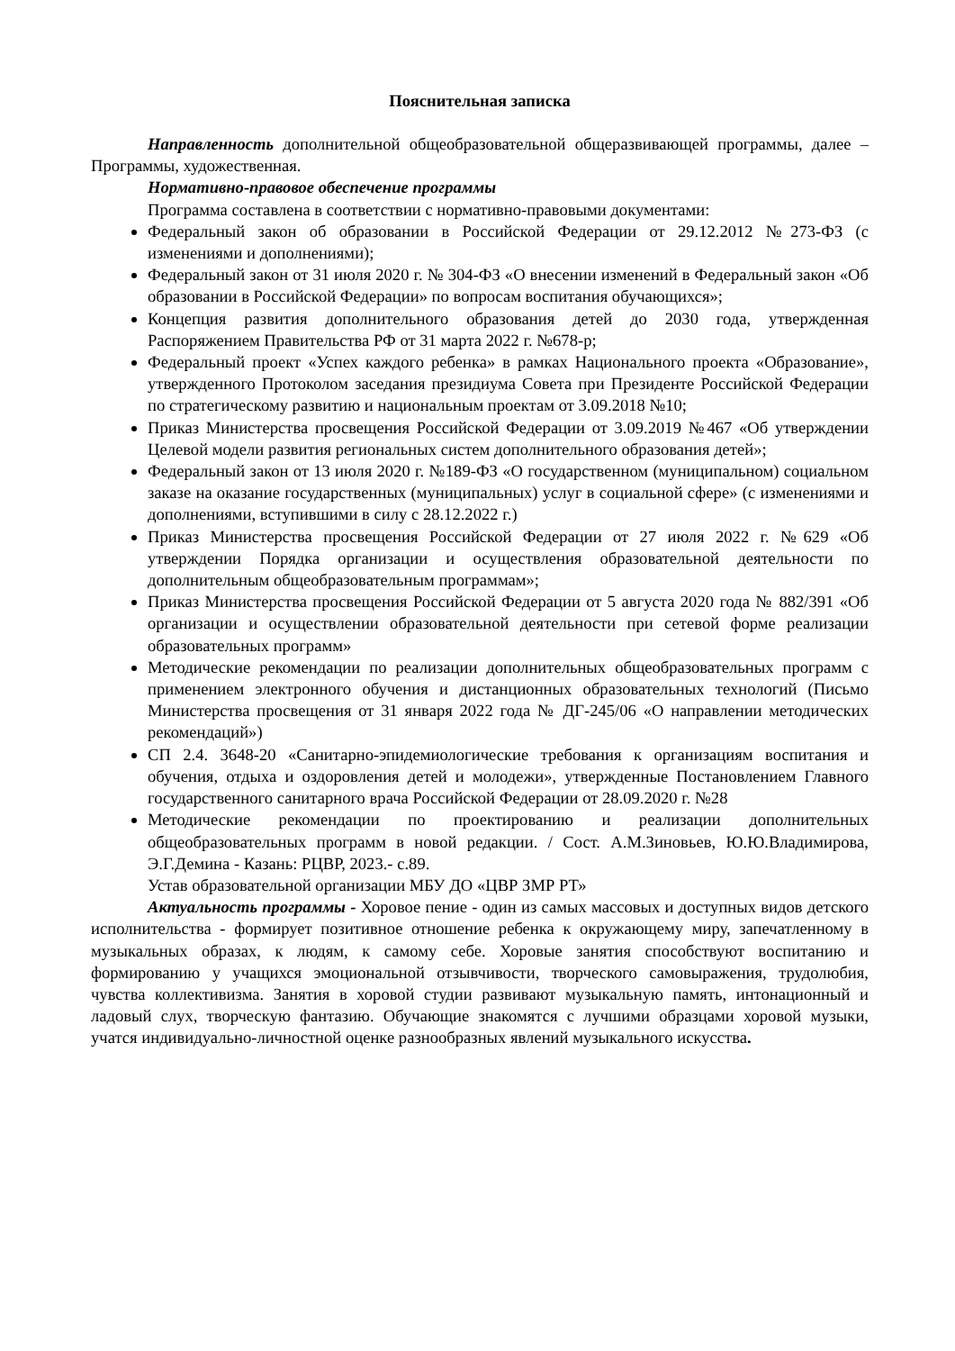Пояснительная записка
Направленность дополнительной общеобразовательной общеразвивающей программы, далее – Программы, художественная.
Нормативно-правовое обеспечение программы
Программа составлена в соответствии с нормативно-правовыми документами:
Федеральный закон об образовании в Российской Федерации от 29.12.2012 №273-ФЗ (с изменениями и дополнениями);
Федеральный закон от 31 июля 2020 г. № 304-ФЗ «О внесении изменений в Федеральный закон «Об образовании в Российской Федерации» по вопросам воспитания обучающихся»;
Концепция развития дополнительного образования детей до 2030 года, утвержденная Распоряжением Правительства РФ от 31 марта 2022 г. №678-р;
Федеральный проект «Успех каждого ребенка» в рамках Национального проекта «Образование», утвержденного Протоколом заседания президиума Совета при Президенте Российской Федерации по стратегическому развитию и национальным проектам от 3.09.2018 №10;
Приказ Министерства просвещения Российской Федерации от 3.09.2019 №467 «Об утверждении Целевой модели развития региональных систем дополнительного образования детей»;
Федеральный закон от 13 июля 2020 г. №189-ФЗ «О государственном (муниципальном) социальном заказе на оказание государственных (муниципальных) услуг в социальной сфере» (с изменениями и дополнениями, вступившими в силу с 28.12.2022 г.)
Приказ Министерства просвещения Российской Федерации от 27 июля 2022 г. №629 «Об утверждении Порядка организации и осуществления образовательной деятельности по дополнительным общеобразовательным программам»;
Приказ Министерства просвещения Российской Федерации от 5 августа 2020 года № 882/391 «Об организации и осуществлении образовательной деятельности при сетевой форме реализации образовательных программ»
Методические рекомендации по реализации дополнительных общеобразовательных программ с применением электронного обучения и дистанционных образовательных технологий (Письмо Министерства просвещения от 31 января 2022 года № ДГ-245/06 «О направлении методических рекомендаций»)
СП 2.4. 3648-20 «Санитарно-эпидемиологические требования к организациям воспитания и обучения, отдыха и оздоровления детей и молодежи», утвержденные Постановлением Главного государственного санитарного врача Российской Федерации от 28.09.2020 г. №28
Методические рекомендации по проектированию и реализации дополнительных общеобразовательных программ в новой редакции. / Сост. А.М.Зиновьев, Ю.Ю.Владимирова, Э.Г.Демина - Казань: РЦВР, 2023.- с.89.
Устав образовательной организации МБУ ДО «ЦВР ЗМР РТ»
Актуальность программы - Хоровое пение - один из самых массовых и доступных видов детского исполнительства - формирует позитивное отношение ребенка к окружающему миру, запечатленному в музыкальных образах, к людям, к самому себе. Хоровые занятия способствуют воспитанию и формированию у учащихся эмоциональной отзывчивости, творческого самовыражения, трудолюбия, чувства коллективизма. Занятия в хоровой студии развивают музыкальную память, интонационный и ладовый слух, творческую фантазию. Обучающие знакомятся с лучшими образцами хоровой музыки, учатся индивидуально-личностной оценке разнообразных явлений музыкального искусства.